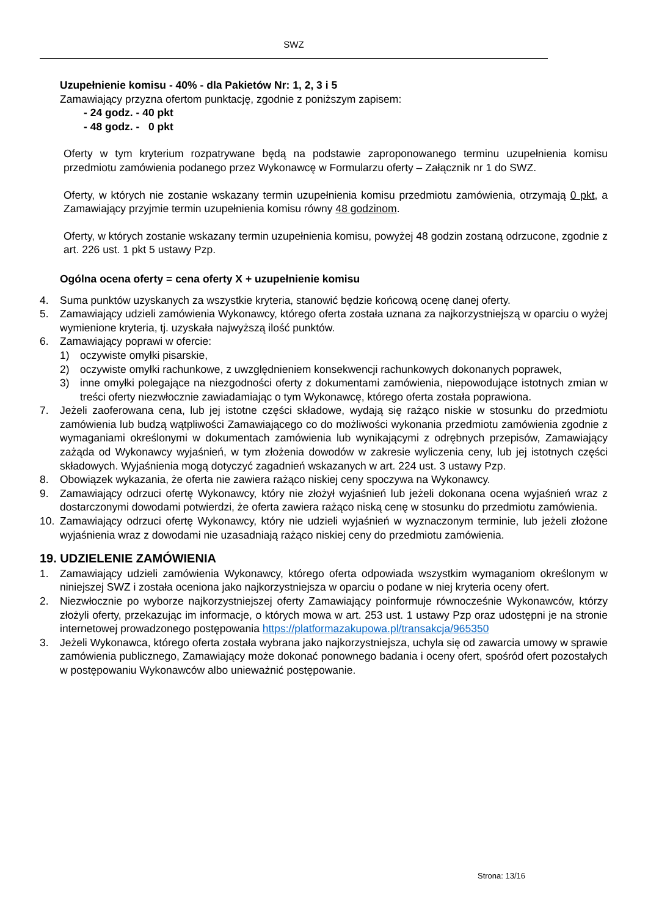SWZ
Uzupełnienie komisu - 40% - dla Pakietów Nr: 1, 2, 3 i 5
Zamawiający przyzna ofertom punktację, zgodnie z poniższym zapisem:
- 24 godz. - 40 pkt
- 48 godz. - 0 pkt
Oferty w tym kryterium rozpatrywane będą na podstawie zaproponowanego terminu uzupełnienia komisu przedmiotu zamówienia podanego przez Wykonawcę w Formularzu oferty – Załącznik nr 1 do SWZ.
Oferty, w których nie zostanie wskazany termin uzupełnienia komisu przedmiotu zamówienia, otrzymają 0 pkt, a Zamawiający przyjmie termin uzupełnienia komisu równy 48 godzinom.
Oferty, w których zostanie wskazany termin uzupełnienia komisu, powyżej 48 godzin zostaną odrzucone, zgodnie z art. 226 ust. 1 pkt 5 ustawy Pzp.
Ogólna ocena oferty = cena oferty X + uzupełnienie komisu
4. Suma punktów uzyskanych za wszystkie kryteria, stanowić będzie końcową ocenę danej oferty.
5. Zamawiający udzieli zamówienia Wykonawcy, którego oferta została uznana za najkorzystniejszą w oparciu o wyżej wymienione kryteria, tj. uzyskała najwyższą ilość punktów.
6. Zamawiający poprawi w ofercie:
1) oczywiste omyłki pisarskie,
2) oczywiste omyłki rachunkowe, z uwzględnieniem konsekwencji rachunkowych dokonanych poprawek,
3) inne omyłki polegające na niezgodności oferty z dokumentami zamówienia, niepowodujące istotnych zmian w treści oferty niezwłocznie zawiadamiając o tym Wykonawcę, którego oferta została poprawiona.
7. Jeżeli zaoferowana cena, lub jej istotne części składowe, wydają się rażąco niskie w stosunku do przedmiotu zamówienia lub budzą wątpliwości Zamawiającego co do możliwości wykonania przedmiotu zamówienia zgodnie z wymaganiami określonymi w dokumentach zamówienia lub wynikającymi z odrębnych przepisów, Zamawiający zażąda od Wykonawcy wyjaśnień, w tym złożenia dowodów w zakresie wyliczenia ceny, lub jej istotnych części składowych. Wyjaśnienia mogą dotyczyć zagadnień wskazanych w art. 224 ust. 3 ustawy Pzp.
8. Obowiązek wykazania, że oferta nie zawiera rażąco niskiej ceny spoczywa na Wykonawcy.
9. Zamawiający odrzuci ofertę Wykonawcy, który nie złożył wyjaśnień lub jeżeli dokonana ocena wyjaśnień wraz z dostarczonymi dowodami potwierdzi, że oferta zawiera rażąco niską cenę w stosunku do przedmiotu zamówienia.
10. Zamawiający odrzuci ofertę Wykonawcy, który nie udzieli wyjaśnień w wyznaczonym terminie, lub jeżeli złożone wyjaśnienia wraz z dowodami nie uzasadniają rażąco niskiej ceny do przedmiotu zamówienia.
19. UDZIELENIE ZAMÓWIENIA
1. Zamawiający udzieli zamówienia Wykonawcy, którego oferta odpowiada wszystkim wymaganiom określonym w niniejszej SWZ i została oceniona jako najkorzystniejsza w oparciu o podane w niej kryteria oceny ofert.
2. Niezwłocznie po wyborze najkorzystniejszej oferty Zamawiający poinformuje równocześnie Wykonawców, którzy złożyli oferty, przekazując im informacje, o których mowa w art. 253 ust. 1 ustawy Pzp oraz udostępni je na stronie internetowej prowadzonego postępowania https://platformazakupowa.pl/transakcja/965350
3. Jeżeli Wykonawca, którego oferta została wybrana jako najkorzystniejsza, uchyla się od zawarcia umowy w sprawie zamówienia publicznego, Zamawiający może dokonać ponownego badania i oceny ofert, spośród ofert pozostałych w postępowaniu Wykonawców albo unieważnić postępowanie.
Strona: 13/16